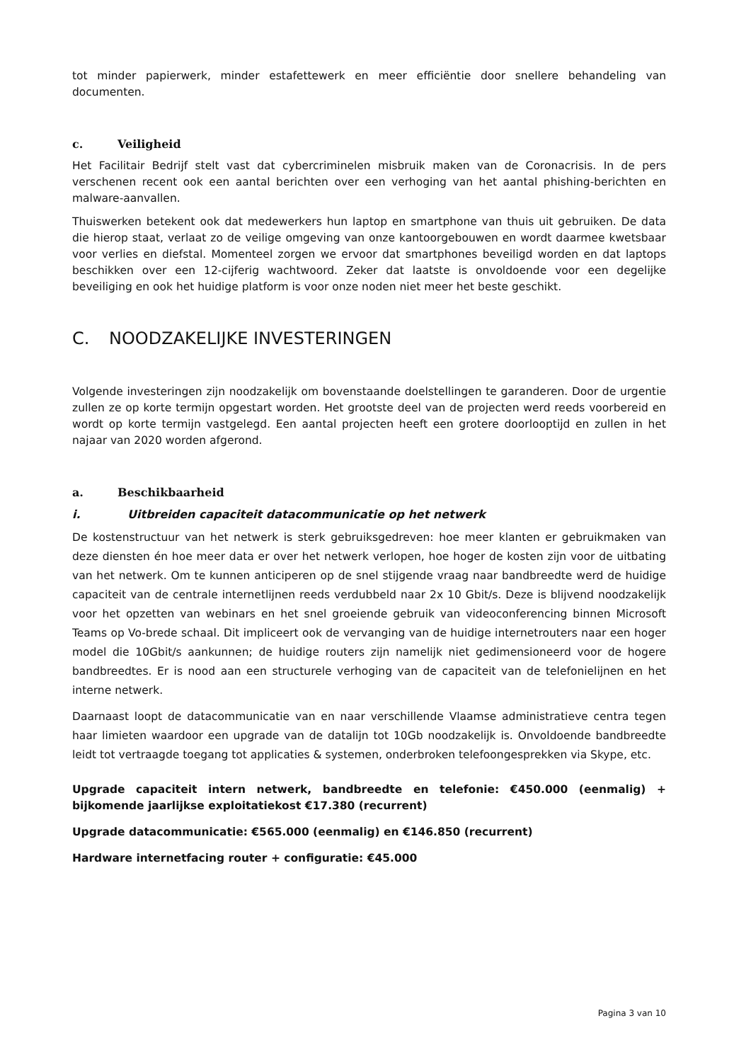tot minder papierwerk, minder estafettewerk en meer efficiëntie door snellere behandeling van documenten.
c. Veiligheid
Het Facilitair Bedrijf stelt vast dat cybercriminelen misbruik maken van de Coronacrisis. In de pers verschenen recent ook een aantal berichten over een verhoging van het aantal phishing-berichten en malware-aanvallen.
Thuiswerken betekent ook dat medewerkers hun laptop en smartphone van thuis uit gebruiken. De data die hierop staat, verlaat zo de veilige omgeving van onze kantoorgebouwen en wordt daarmee kwetsbaar voor verlies en diefstal. Momenteel zorgen we ervoor dat smartphones beveiligd worden en dat laptops beschikken over een 12-cijferig wachtwoord. Zeker dat laatste is onvoldoende voor een degelijke beveiliging en ook het huidige platform is voor onze noden niet meer het beste geschikt.
C. NOODZAKELIJKE INVESTERINGEN
Volgende investeringen zijn noodzakelijk om bovenstaande doelstellingen te garanderen. Door de urgentie zullen ze op korte termijn opgestart worden. Het grootste deel van de projecten werd reeds voorbereid en wordt op korte termijn vastgelegd. Een aantal projecten heeft een grotere doorlooptijd en zullen in het najaar van 2020 worden afgerond.
a. Beschikbaarheid
i. Uitbreiden capaciteit datacommunicatie op het netwerk
De kostenstructuur van het netwerk is sterk gebruiksgedreven: hoe meer klanten er gebruikmaken van deze diensten én hoe meer data er over het netwerk verlopen, hoe hoger de kosten zijn voor de uitbating van het netwerk. Om te kunnen anticiperen op de snel stijgende vraag naar bandbreedte werd de huidige capaciteit van de centrale internetlijnen reeds verdubbeld naar 2x 10 Gbit/s. Deze is blijvend noodzakelijk voor het opzetten van webinars en het snel groeiende gebruik van videoconferencing binnen Microsoft Teams op Vo-brede schaal. Dit impliceert ook de vervanging van de huidige internetrouters naar een hoger model die 10Gbit/s aankunnen; de huidige routers zijn namelijk niet gedimensioneerd voor de hogere bandbreedtes. Er is nood aan een structurele verhoging van de capaciteit van de telefonielijnen en het interne netwerk.
Daarnaast loopt de datacommunicatie van en naar verschillende Vlaamse administratieve centra tegen haar limieten waardoor een upgrade van de datalijn tot 10Gb noodzakelijk is. Onvoldoende bandbreedte leidt tot vertraagde toegang tot applicaties & systemen, onderbroken telefoongesprekken via Skype, etc.
Upgrade capaciteit intern netwerk, bandbreedte en telefonie: €450.000 (eenmalig) + bijkomende jaarlijkse exploitatiekost €17.380 (recurrent)
Upgrade datacommunicatie: €565.000 (eenmalig) en €146.850 (recurrent)
Hardware internetfacing router + configuratie: €45.000
Pagina 3 van 10